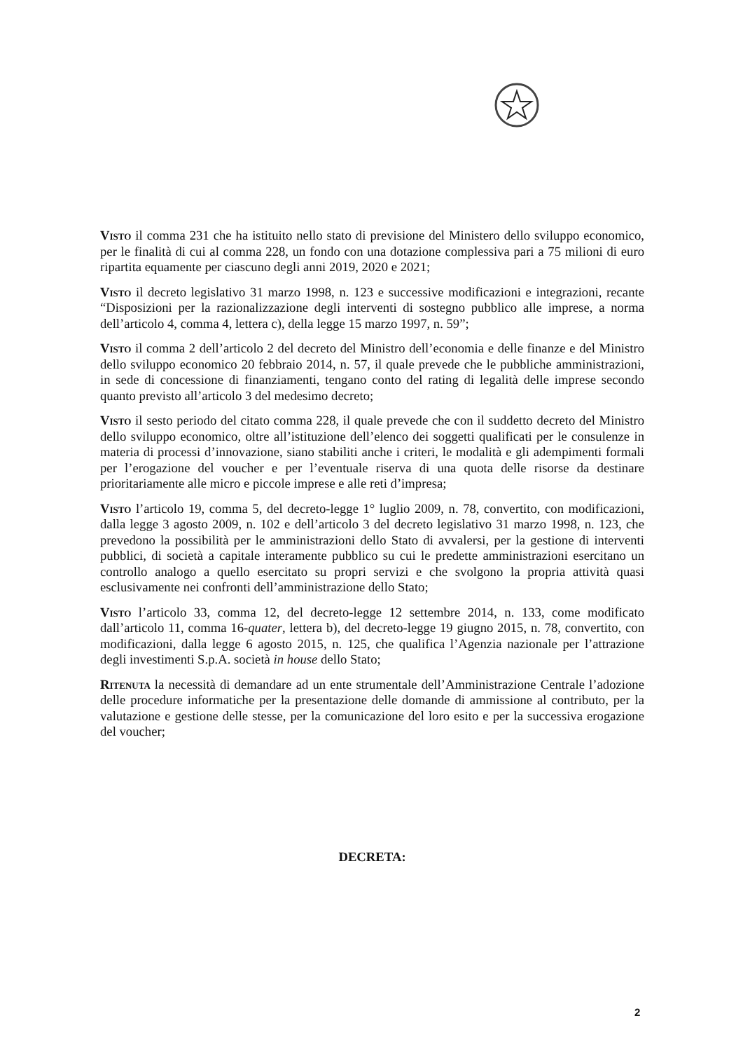Visto il comma 231 che ha istituito nello stato di previsione del Ministero dello sviluppo economico, per le finalità di cui al comma 228, un fondo con una dotazione complessiva pari a 75 milioni di euro ripartita equamente per ciascuno degli anni 2019, 2020 e 2021;
Visto il decreto legislativo 31 marzo 1998, n. 123 e successive modificazioni e integrazioni, recante “Disposizioni per la razionalizzazione degli interventi di sostegno pubblico alle imprese, a norma dell’articolo 4, comma 4, lettera c), della legge 15 marzo 1997, n. 59”;
Visto il comma 2 dell’articolo 2 del decreto del Ministro dell’economia e delle finanze e del Ministro dello sviluppo economico 20 febbraio 2014, n. 57, il quale prevede che le pubbliche amministrazioni, in sede di concessione di finanziamenti, tengano conto del rating di legalità delle imprese secondo quanto previsto all’articolo 3 del medesimo decreto;
Visto il sesto periodo del citato comma 228, il quale prevede che con il suddetto decreto del Ministro dello sviluppo economico, oltre all’istituzione dell’elenco dei soggetti qualificati per le consulenze in materia di processi d’innovazione, siano stabiliti anche i criteri, le modalità e gli adempimenti formali per l’erogazione del voucher e per l’eventuale riserva di una quota delle risorse da destinare prioritariamente alle micro e piccole imprese e alle reti d’impresa;
Visto l’articolo 19, comma 5, del decreto-legge 1° luglio 2009, n. 78, convertito, con modificazioni, dalla legge 3 agosto 2009, n. 102 e dell’articolo 3 del decreto legislativo 31 marzo 1998, n. 123, che prevedono la possibilità per le amministrazioni dello Stato di avvalersi, per la gestione di interventi pubblici, di società a capitale interamente pubblico su cui le predette amministrazioni esercitano un controllo analogo a quello esercitato su propri servizi e che svolgono la propria attività quasi esclusivamente nei confronti dell’amministrazione dello Stato;
Visto l’articolo 33, comma 12, del decreto-legge 12 settembre 2014, n. 133, come modificato dall’articolo 11, comma 16-quater, lettera b), del decreto-legge 19 giugno 2015, n. 78, convertito, con modificazioni, dalla legge 6 agosto 2015, n. 125, che qualifica l’Agenzia nazionale per l’attrazione degli investimenti S.p.A. società in house dello Stato;
Ritenuta la necessità di demandare ad un ente strumentale dell’Amministrazione Centrale l’adozione delle procedure informatiche per la presentazione delle domande di ammissione al contributo, per la valutazione e gestione delle stesse, per la comunicazione del loro esito e per la successiva erogazione del voucher;
DECRETA:
2